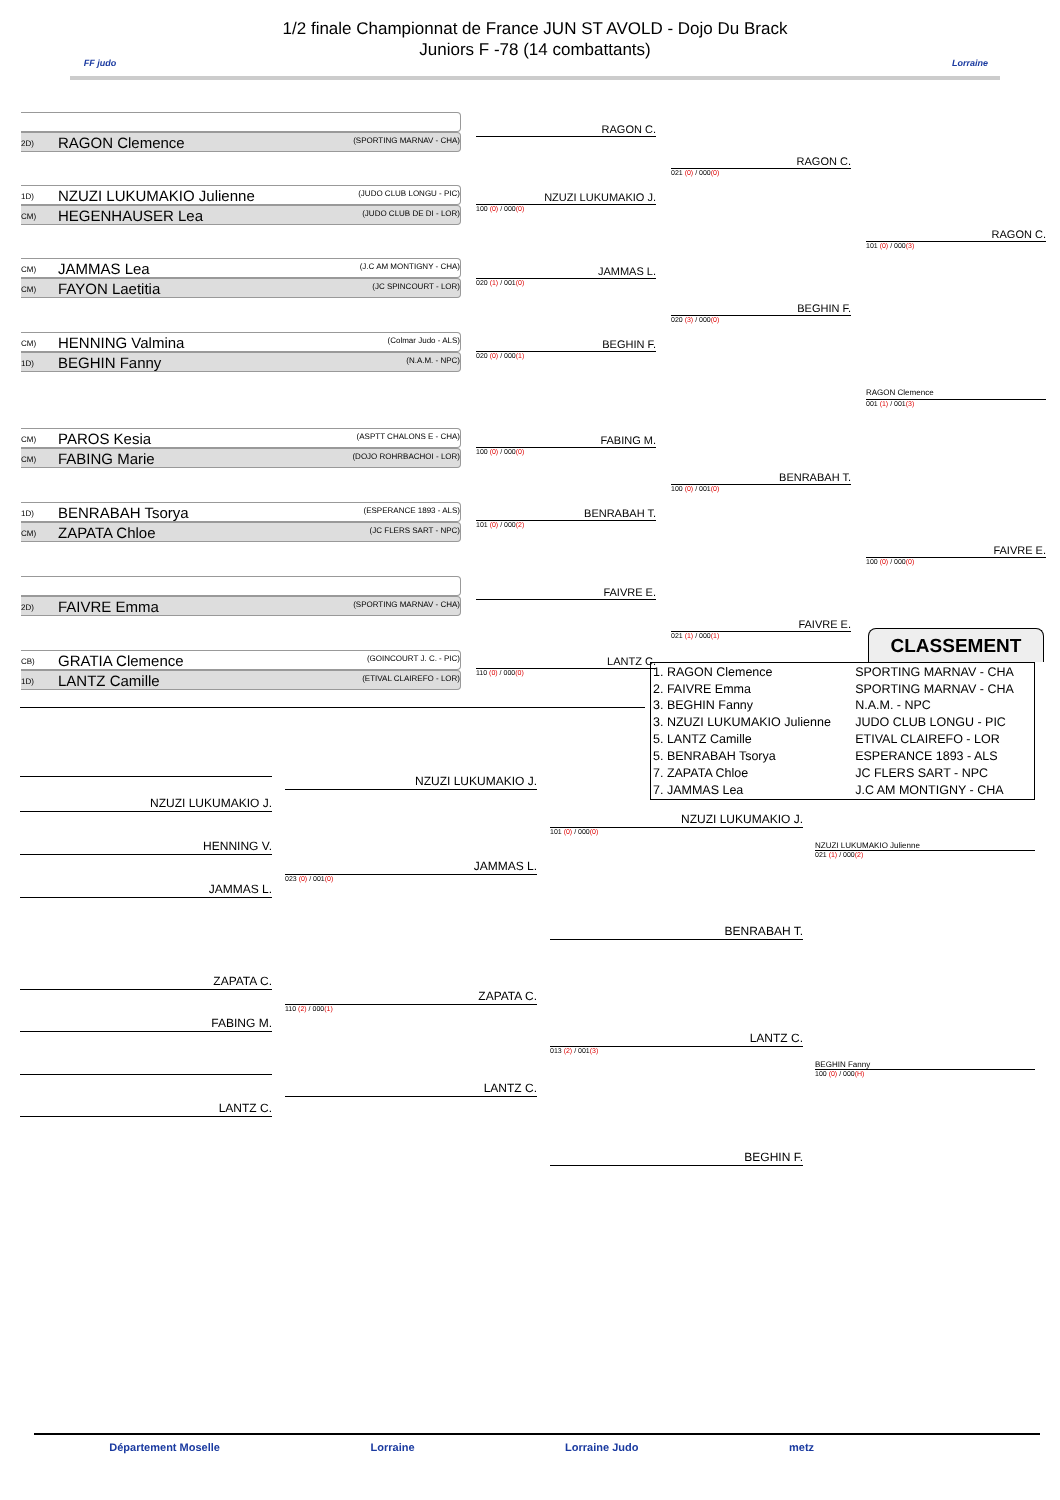FF judo
1/2 finale Championnat de France JUN ST AVOLD - Dojo Du Brack
Juniors F -78 (14 combattants)
Lorraine
2D) RAGON Clemence (SPORTING MARNAV - CHA)
1D) NZUZI LUKUMAKIO Julienne (JUDO CLUB LONGU - PIC)
CM) HEGENHAUSER Lea (JUDO CLUB DE DI - LOR)
CM) JAMMAS Lea (J.C AM MONTIGNY - CHA)
CM) FAYON Laetitia (JC SPINCOURT - LOR)
CM) HENNING Valmina (Colmar Judo - ALS)
1D) BEGHIN Fanny (N.A.M. - NPC)
CM) PAROS Kesia (ASPTT CHALONS E - CHA)
CM) FABING Marie (DOJO ROHRBACHOI - LOR)
1D) BENRABAH Tsorya (ESPERANCE 1893 - ALS)
CM) ZAPATA Chloe (JC FLERS SART - NPC)
2D) FAIVRE Emma (SPORTING MARNAV - CHA)
CB) GRATIA Clemence (GOINCOURT J. C. - PIC)
1D) LANTZ Camille (ETIVAL CLAIREFO - LOR)
RAGON C.
NZUZI LUKUMAKIO J.
100 (0) / 000(0)
JAMMAS L.
020 (1) / 001(0)
BEGHIN F.
020 (0) / 000(1)
FABING M.
100 (0) / 000(0)
BENRABAH T.
101 (0) / 000(2)
FAIVRE E.
LANTZ C.
110 (0) / 000(0)
RAGON C.
021 (0) / 000(0)
BEGHIN F.
020 (3) / 000(0)
BENRABAH T.
100 (0) / 001(0)
FAIVRE E.
021 (1) / 000(1)
RAGON C.
101 (0) / 000(3)
RAGON Clemence
001 (1) / 001(3)
FAIVRE E.
100 (0) / 000(0)
CLASSEMENT
NZUZI LUKUMAKIO J.
HENNING V.
JAMMAS L.
ZAPATA C.
FABING M.
LANTZ C.
NZUZI LUKUMAKIO J.
JAMMAS L.
023 (0) / 001(0)
ZAPATA C.
110 (2) / 000(1)
LANTZ C.
| 1. RAGON Clemence | SPORTING MARNAV - CHA |
| 2. FAIVRE Emma | SPORTING MARNAV - CHA |
| 3. BEGHIN Fanny | N.A.M. - NPC |
| 3. NZUZI LUKUMAKIO Julienne | JUDO CLUB LONGU - PIC |
| 5. LANTZ Camille | ETIVAL CLAIREFO - LOR |
| 5. BENRABAH Tsorya | ESPERANCE 1893 - ALS |
| 7. ZAPATA Chloe | JC FLERS SART - NPC |
| 7. JAMMAS Lea | J.C AM MONTIGNY - CHA |
NZUZI LUKUMAKIO J.
101 (0) / 000(0)
BENRABAH T.
LANTZ C.
013 (2) / 001(3)
BEGHIN F.
NZUZI LUKUMAKIO Julienne
021 (1) / 000(2)
BEGHIN Fanny
100 (0) / 000(H)
Département Moselle Lorraine Lorraine Judo metz